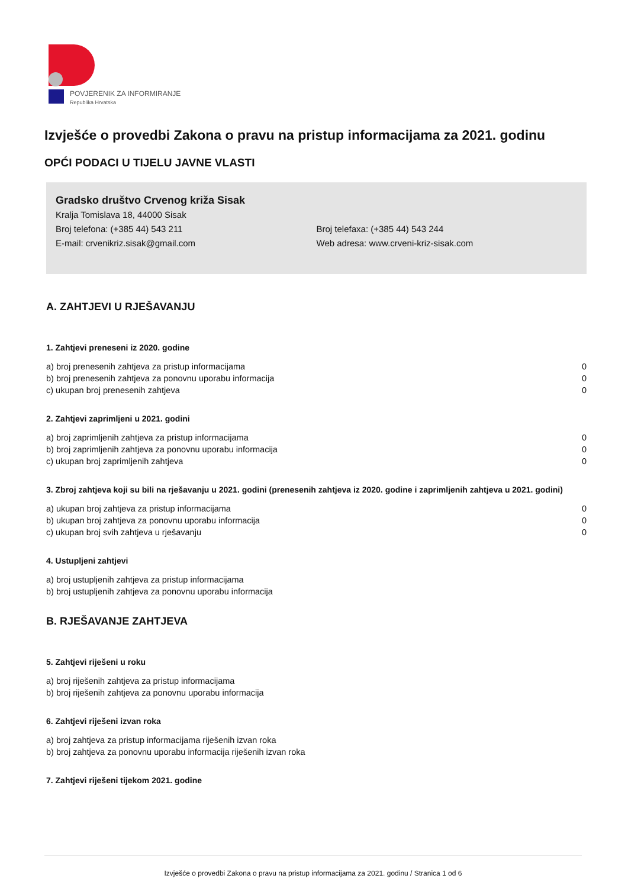POVJERENIK ZA INFORMIRANJE
Republika Hrvatska
Izvješće o provedbi Zakona o pravu na pristup informacijama za 2021. godinu
OPĆI PODACI U TIJELU JAVNE VLASTI
Gradsko društvo Crvenog križa Sisak
Kralja Tomislava 18, 44000 Sisak
Broj telefona: (+385 44) 543 211 Broj telefaxa: (+385 44) 543 244
E-mail: crvenikriz.sisak@gmail.com Web adresa: www.crveni-kriz-sisak.com
A. ZAHTJEVI U RJEŠAVANJU
1. Zahtjevi preneseni iz 2020. godine
| a) broj prenesenih zahtjeva za pristup informacijama | 0 |
| b) broj prenesenih zahtjeva za ponovnu uporabu informacija | 0 |
| c) ukupan broj prenesenih zahtjeva | 0 |
2. Zahtjevi zaprimljeni u 2021. godini
| a) broj zaprimljenih zahtjeva za pristup informacijama | 0 |
| b) broj zaprimljenih zahtjeva za ponovnu uporabu informacija | 0 |
| c) ukupan broj zaprimljenih zahtjeva | 0 |
3. Zbroj zahtjeva koji su bili na rješavanju u 2021. godini (prenesenih zahtjeva iz 2020. godine i zaprimljenih zahtjeva u 2021. godini)
| a) ukupan broj zahtjeva za pristup informacijama | 0 |
| b) ukupan broj zahtjeva za ponovnu uporabu informacija | 0 |
| c) ukupan broj svih zahtjeva u rješavanju | 0 |
4. Ustupljeni zahtjevi
| a) broj ustupljenih zahtjeva za pristup informacijama | |
| b) broj ustupljenih zahtjeva za ponovnu uporabu informacija | |
B. RJEŠAVANJE ZAHTJEVA
5. Zahtjevi riješeni u roku
| a) broj riješenih zahtjeva za pristup informacijama |
| b) broj riješenih zahtjeva za ponovnu uporabu informacija |
6. Zahtjevi riješeni izvan roka
| a) broj zahtjeva za pristup informacijama riješenih izvan roka |
| b) broj zahtjeva za ponovnu uporabu informacija riješenih izvan roka |
7. Zahtjevi riješeni tijekom 2021. godine
Izvješće o provedbi Zakona o pravu na pristup informacijama za 2021. godinu / Stranica 1 od 6